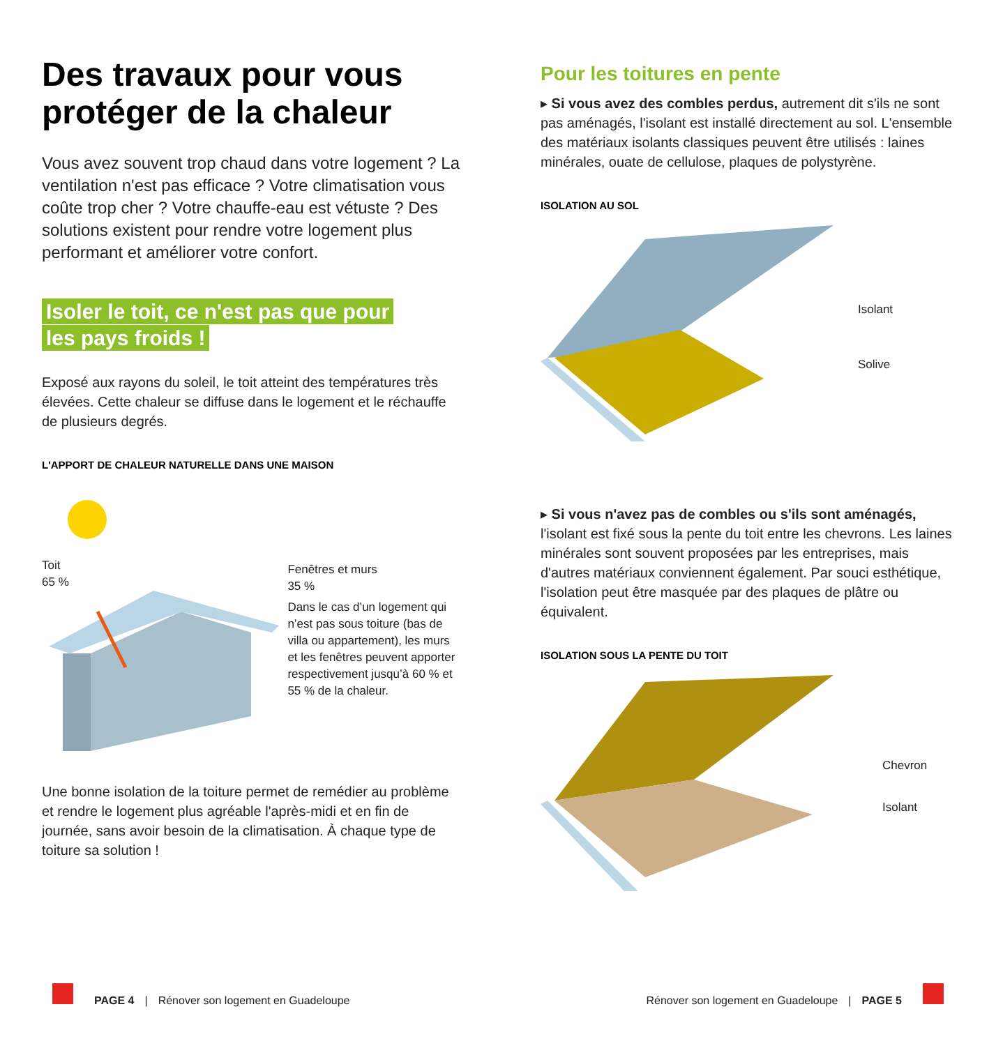Des travaux pour vous protéger de la chaleur
Vous avez souvent trop chaud dans votre logement ? La ventilation n'est pas efficace ? Votre climatisation vous coûte trop cher ? Votre chauffe-eau est vétuste ? Des solutions existent pour rendre votre logement plus performant et améliorer votre confort.
Isoler le toit, ce n'est pas que pour les pays froids !
Exposé aux rayons du soleil, le toit atteint des températures très élevées. Cette chaleur se diffuse dans le logement et le réchauffe de plusieurs degrés.
L'APPORT DE CHALEUR NATURELLE DANS UNE MAISON
Toit
65 %
Fenêtres et murs
35 %
Dans le cas d’un logement qui n’est pas sous toiture (bas de villa ou appartement), les murs et les fenêtres peuvent apporter respectivement jusqu’à 60 % et 55 % de la chaleur.
Une bonne isolation de la toiture permet de remédier au problème et rendre le logement plus agréable l'après-midi et en fin de journée, sans avoir besoin de la climatisation. À chaque type de toiture sa solution !
Pour les toitures en pente
▸ Si vous avez des combles perdus, autrement dit s'ils ne sont pas aménagés, l'isolant est installé directement au sol. L'ensemble des matériaux isolants classiques peuvent être utilisés : laines minérales, ouate de cellulose, plaques de polystyrène.
ISOLATION AU SOL
Isolant
Solive
▸ Si vous n'avez pas de combles ou s'ils sont aménagés, l'isolant est fixé sous la pente du toit entre les chevrons. Les laines minérales sont souvent proposées par les entreprises, mais d'autres matériaux conviennent également. Par souci esthétique, l'isolation peut être masquée par des plaques de plâtre ou équivalent.
ISOLATION SOUS LA PENTE DU TOIT
Chevron
Isolant
PAGE 4 | Rénover son logement en Guadeloupe
Rénover son logement en Guadeloupe | PAGE 5